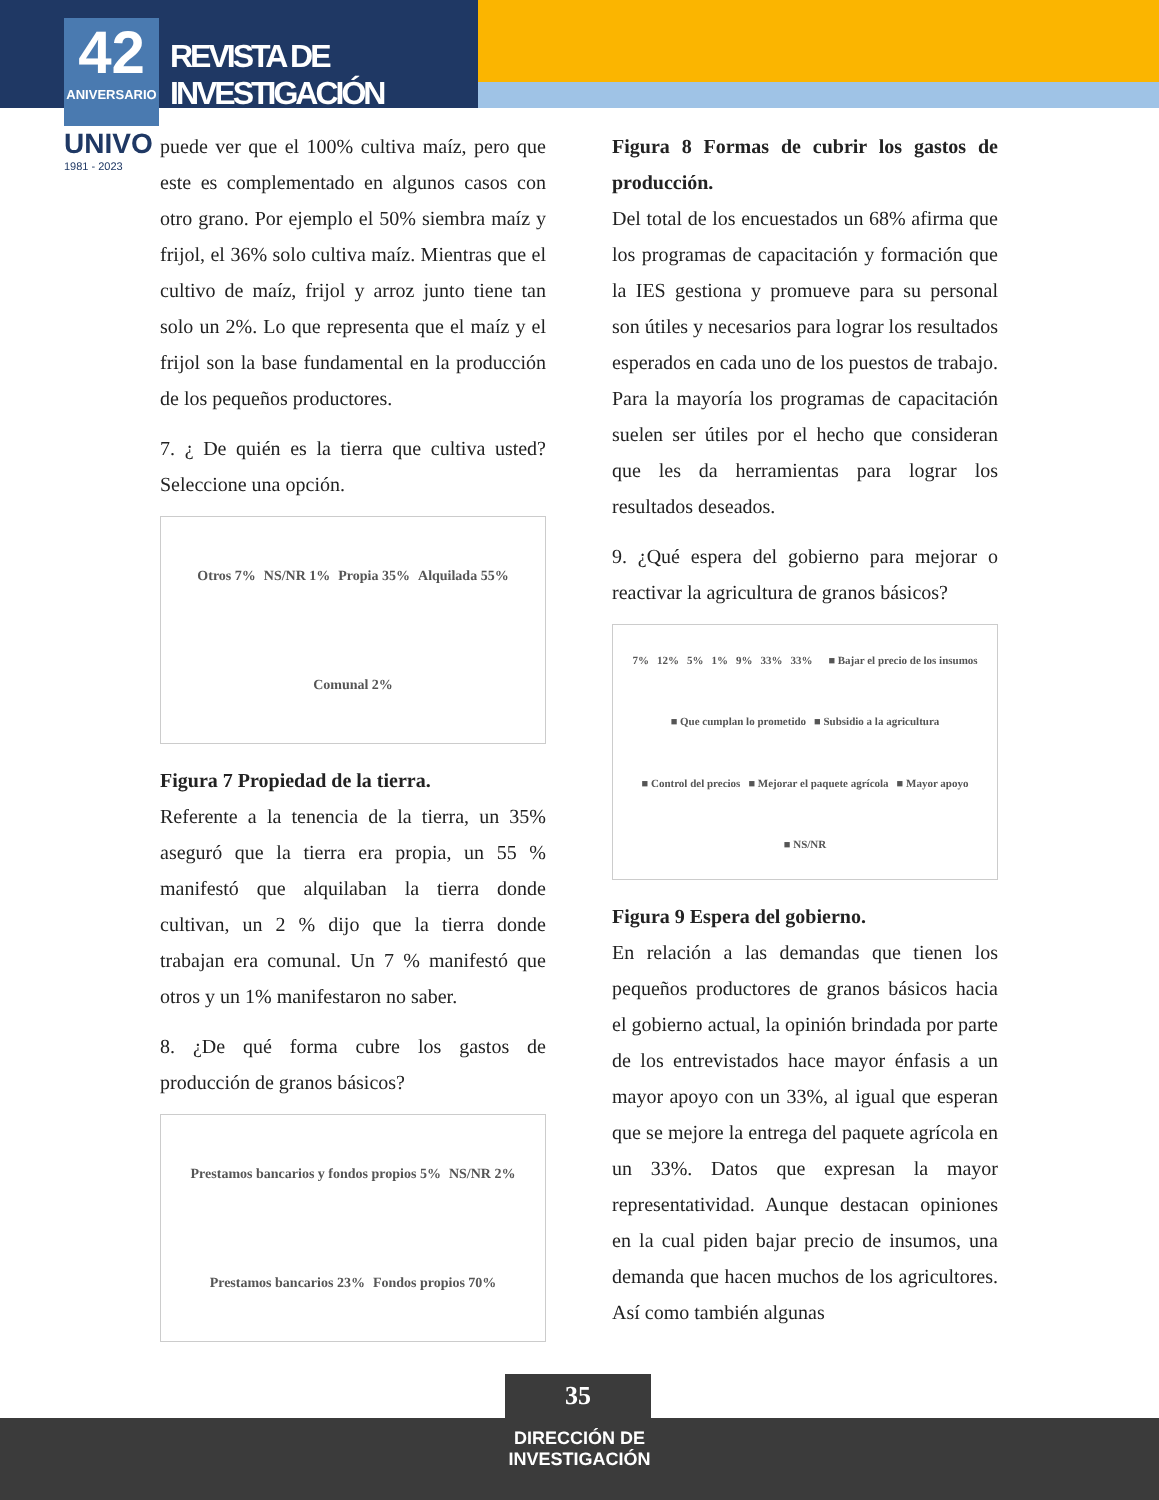REVISTA DE INVESTIGACIÓN
42
ANIVERSARIO
UNIVO
1981 - 2023
puede ver que el 100% cultiva maíz, pero que este es complementado en algunos casos con otro grano. Por ejemplo el 50% siembra maíz y frijol, el 36% solo cultiva maíz. Mientras que el cultivo de maíz, frijol y arroz junto tiene tan solo un 2%. Lo que representa que el maíz y el frijol son la base fundamental en la producción de los pequeños productores.
7. ¿ De quién es la tierra que cultiva usted? Seleccione una opción.
Otros 7% NS/NR 1% Propia 35% Alquilada 55% Comunal 2%
Figura 7 Propiedad de la tierra.
Referente a la tenencia de la tierra, un 35% aseguró que la tierra era propia, un 55 % manifestó que alquilaban la tierra donde cultivan, un 2 % dijo que la tierra donde trabajan era comunal. Un 7 % manifestó que otros y un 1% manifestaron no saber.
8. ¿De qué forma cubre los gastos de producción de granos básicos?
Prestamos bancarios y fondos propios 5% NS/NR 2% Prestamos bancarios 23% Fondos propios 70%
Figura 8 Formas de cubrir los gastos de producción.
Del total de los encuestados un 68% afirma que los programas de capacitación y formación que la IES gestiona y promueve para su personal son útiles y necesarios para lograr los resultados esperados en cada uno de los puestos de trabajo. Para la mayoría los programas de capacitación suelen ser útiles por el hecho que consideran que les da herramientas para lograr los resultados deseados.
9. ¿Qué espera del gobierno para mejorar o reactivar la agricultura de granos básicos?
7% 12% 5% 1% 9% 33% 33%
■ Bajar el precio de los insumos ■ Que cumplan lo prometido ■ Subsidio a la agricultura ■ Control del precios ■ Mejorar el paquete agrícola ■ Mayor apoyo ■ NS/NR
Figura 9 Espera del gobierno.
En relación a las demandas que tienen los pequeños productores de granos básicos hacia el gobierno actual, la opinión brindada por parte de los entrevistados hace mayor énfasis a un mayor apoyo con un 33%, al igual que esperan que se mejore la entrega del paquete agrícola en un 33%. Datos que expresan la mayor representatividad. Aunque destacan opiniones en la cual piden bajar precio de insumos, una demanda que hacen muchos de los agricultores. Así como también algunas
35
DIRECCIÓN DE
INVESTIGACIÓN